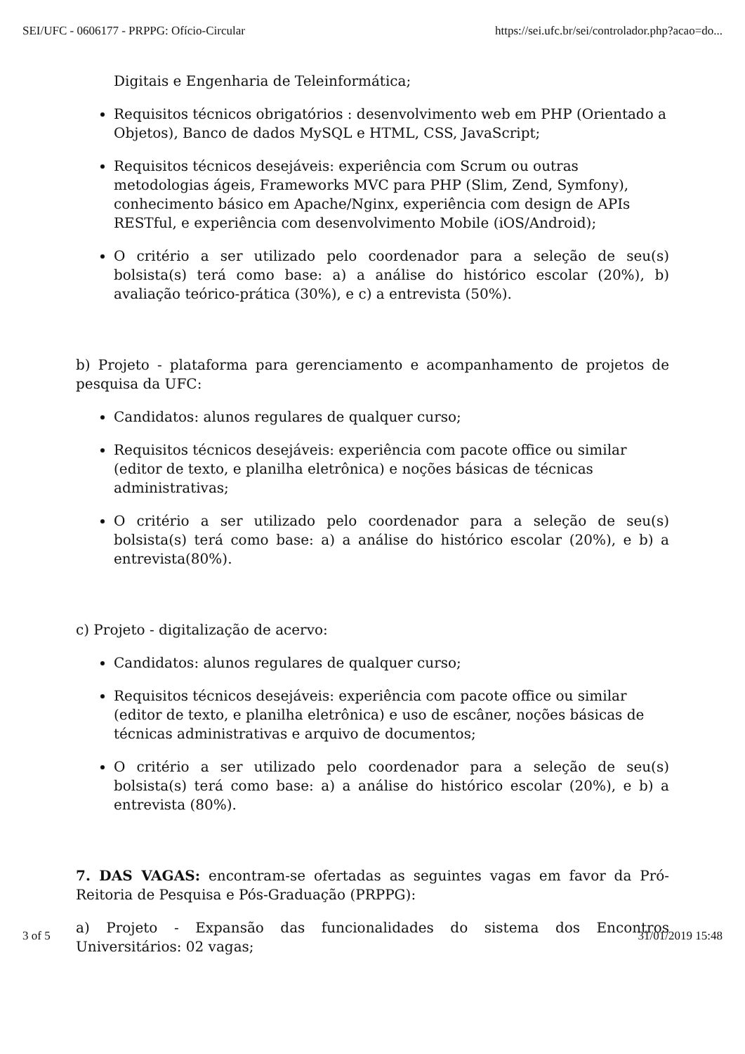SEI/UFC - 0606177 - PRPPG: Ofício-Circular https://sei.ufc.br/sei/controlador.php?acao=do...
Digitais e Engenharia de Teleinformática;
Requisitos técnicos obrigatórios : desenvolvimento web em PHP (Orientado a Objetos), Banco de dados MySQL e HTML, CSS, JavaScript;
Requisitos técnicos desejáveis: experiência com Scrum ou outras metodologias ágeis, Frameworks MVC para PHP (Slim, Zend, Symfony), conhecimento básico em Apache/Nginx, experiência com design de APIs RESTful, e experiência com desenvolvimento Mobile (iOS/Android);
O critério a ser utilizado pelo coordenador para a seleção de seu(s) bolsista(s) terá como base: a) a análise do histórico escolar (20%), b) avaliação teórico-prática (30%), e c) a entrevista (50%).
b) Projeto - plataforma para gerenciamento e acompanhamento de projetos de pesquisa da UFC:
Candidatos: alunos regulares de qualquer curso;
Requisitos técnicos desejáveis: experiência com pacote office ou similar (editor de texto, e planilha eletrônica) e noções básicas de técnicas administrativas;
O critério a ser utilizado pelo coordenador para a seleção de seu(s) bolsista(s) terá como base: a) a análise do histórico escolar (20%), e b) a entrevista(80%).
c) Projeto - digitalização de acervo:
Candidatos: alunos regulares de qualquer curso;
Requisitos técnicos desejáveis: experiência com pacote office ou similar (editor de texto, e planilha eletrônica) e uso de escâner, noções básicas de técnicas administrativas e arquivo de documentos;
O critério a ser utilizado pelo coordenador para a seleção de seu(s) bolsista(s) terá como base: a) a análise do histórico escolar (20%), e b) a entrevista (80%).
7. DAS VAGAS: encontram-se ofertadas as seguintes vagas em favor da Pró-Reitoria de Pesquisa e Pós-Graduação (PRPPG):
a) Projeto - Expansão das funcionalidades do sistema dos Encontros Universitários: 02 vagas;
3 of 5 31/01/2019 15:48